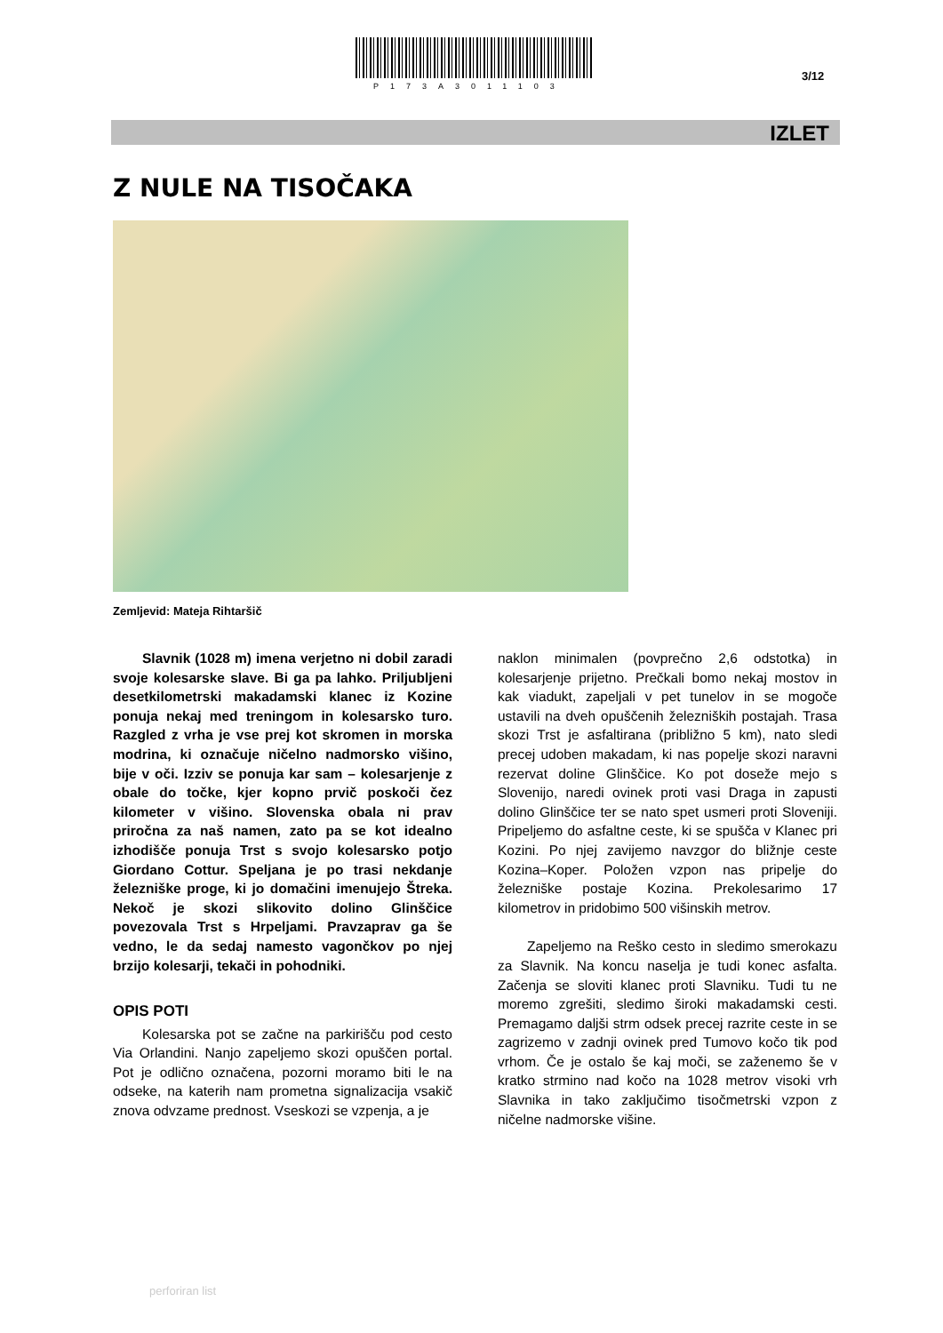P173A3011103
3/12
IZLET
Z NULE NA TISOČAKA
Zemljevid: Mateja Rihtaršič
Slavnik (1028 m) imena verjetno ni dobil zaradi svoje kolesarske slave. Bi ga pa lahko. Priljubljeni desetkilometrski makadamski klanec iz Kozine ponuja nekaj med treningom in kolesarsko turo. Razgled z vrha je vse prej kot skromen in morska modrina, ki označuje ničelno nadmorsko višino, bije v oči. Izziv se ponuja kar sam – kolesarjenje z obale do točke, kjer kopno prvič poskoči čez kilometer v višino. Slovenska obala ni prav priročna za naš namen, zato pa se kot idealno izhodišče ponuja Trst s svojo kolesarsko potjo Giordano Cottur. Speljana je po trasi nekdanje železniške proge, ki jo domačini imenujejo Štreka. Nekoč je skozi slikovito dolino Glinščice povezovala Trst s Hrpeljami. Pravzaprav ga še vedno, le da sedaj namesto vagončkov po njej brzijo kolesarji, tekači in pohodniki.
OPIS POTI
Kolesarska pot se začne na parkirišču pod cesto Via Orlandini. Nanjo zapeljemo skozi opuščen portal. Pot je odlično označena, pozorni moramo biti le na odseke, na katerih nam prometna signalizacija vsakič znova odvzame prednost. Vseskozi se vzpenja, a je
naklon minimalen (povprečno 2,6 odstotka) in kolesarjenje prijetno. Prečkali bomo nekaj mostov in kak viadukt, zapeljali v pet tunelov in se mogoče ustavili na dveh opuščenih železniških postajah. Trasa skozi Trst je asfaltirana (približno 5 km), nato sledi precej udoben makadam, ki nas popelje skozi naravni rezervat doline Glinščice. Ko pot doseže mejo s Slovenijo, naredi ovinek proti vasi Draga in zapusti dolino Glinščice ter se nato spet usmeri proti Sloveniji. Pripeljemo do asfaltne ceste, ki se spušča v Klanec pri Kozini. Po njej zavijemo navzgor do bližnje ceste Kozina–Koper. Položen vzpon nas pripelje do železniške postaje Kozina. Prekolesarimo 17 kilometrov in pridobimo 500 višinskih metrov.
Zapeljemo na Reško cesto in sledimo smerokazu za Slavnik. Na koncu naselja je tudi konec asfalta. Začenja se sloviti klanec proti Slavniku. Tudi tu ne moremo zgrešiti, sledimo široki makadamski cesti. Premagamo daljši strm odsek precej razrite ceste in se zagrizemo v zadnji ovinek pred Tumovo kočo tik pod vrhom. Če je ostalo še kaj moči, se zaženemo še v kratko strmino nad kočo na 1028 metrov visoki vrh Slavnika in tako zaključimo tisočmetrski vzpon z ničelne nadmorske višine.
perforiran list